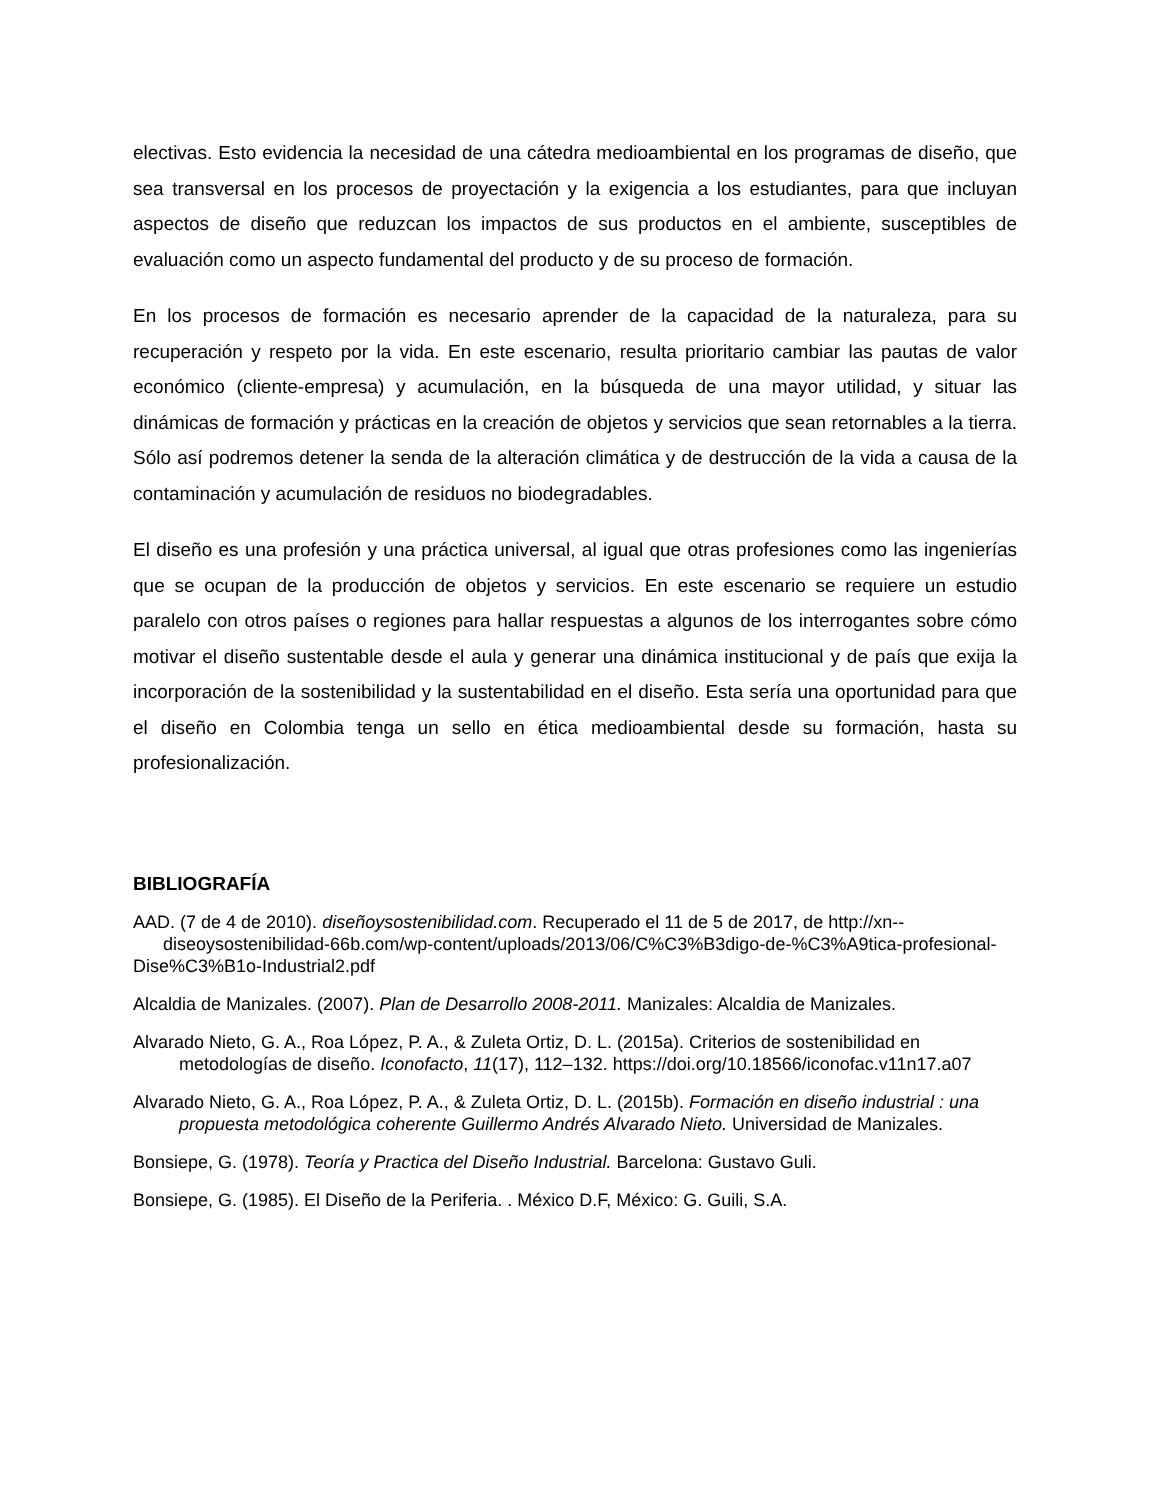electivas. Esto evidencia la necesidad de una cátedra medioambiental en los programas de diseño, que sea transversal en los procesos de proyectación y la exigencia a los estudiantes, para que incluyan aspectos de diseño que reduzcan los impactos de sus productos en el ambiente, susceptibles de evaluación como un aspecto fundamental del producto y de su proceso de formación.
En los procesos de formación es necesario aprender de la capacidad de la naturaleza, para su recuperación y respeto por la vida. En este escenario, resulta prioritario cambiar las pautas de valor económico (cliente-empresa) y acumulación, en la búsqueda de una mayor utilidad, y situar las dinámicas de formación y prácticas en la creación de objetos y servicios que sean retornables a la tierra. Sólo así podremos detener la senda de la alteración climática y de destrucción de la vida a causa de la contaminación y acumulación de residuos no biodegradables.
El diseño es una profesión y una práctica universal, al igual que otras profesiones como las ingenierías que se ocupan de la producción de objetos y servicios. En este escenario se requiere un estudio paralelo con otros países o regiones para hallar respuestas a algunos de los interrogantes sobre cómo motivar el diseño sustentable desde el aula y generar una dinámica institucional y de país que exija la incorporación de la sostenibilidad y la sustentabilidad en el diseño. Esta sería una oportunidad para que el diseño en Colombia tenga un sello en ética medioambiental desde su formación, hasta su profesionalización.
BIBLIOGRAFÍA
AAD. (7 de 4 de 2010). diseñoysostenibilidad.com. Recuperado el 11 de 5 de 2017, de http://xn-- diseoysostenibilidad-66b.com/wp-content/uploads/2013/06/C%C3%B3digo-de-%C3%A9tica-profesional-Dise%C3%B1o-Industrial2.pdf
Alcaldia de Manizales. (2007). Plan de Desarrollo 2008-2011. Manizales: Alcaldia de Manizales.
Alvarado Nieto, G. A., Roa López, P. A., & Zuleta Ortiz, D. L. (2015a). Criterios de sostenibilidad en metodologías de diseño. Iconofacto, 11(17), 112–132. https://doi.org/10.18566/iconofac.v11n17.a07
Alvarado Nieto, G. A., Roa López, P. A., & Zuleta Ortiz, D. L. (2015b). Formación en diseño industrial : una propuesta metodológica coherente Guillermo Andrés Alvarado Nieto. Universidad de Manizales.
Bonsiepe, G. (1978). Teoría y Practica del Diseño Industrial. Barcelona: Gustavo Guli.
Bonsiepe, G. (1985). El Diseño de la Periferia. . México D.F, México: G. Guili, S.A.